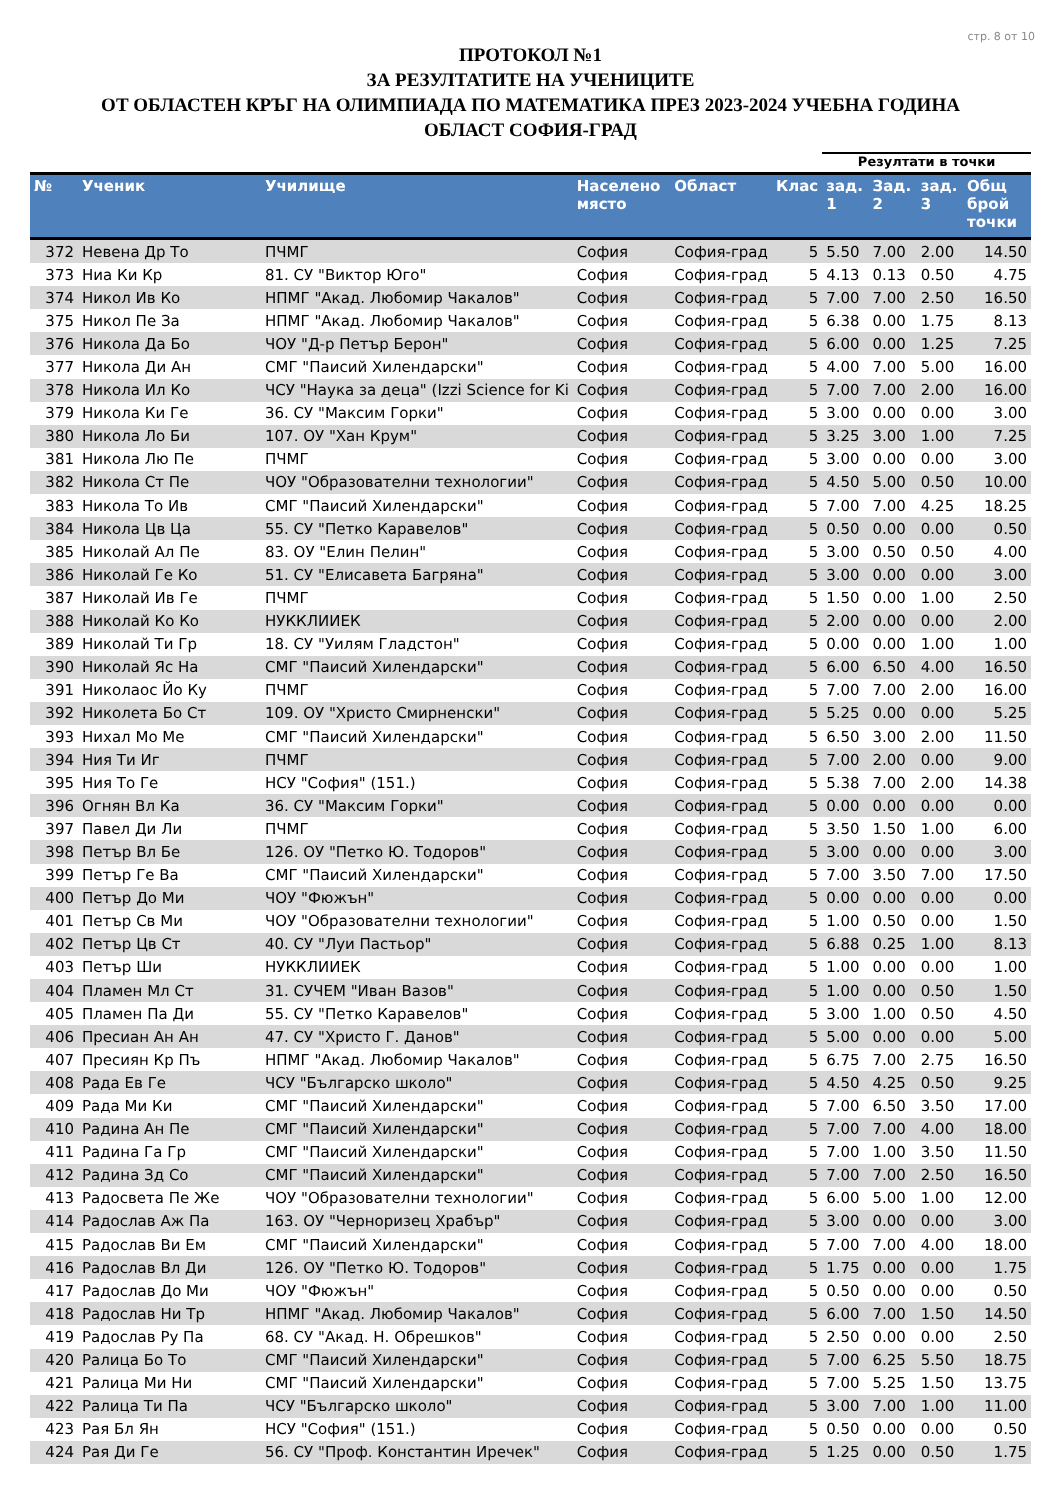стр. 8 от 10
ПРОТОКОЛ №1
ЗА РЕЗУЛТАТИТЕ НА УЧЕНИЦИТЕ
ОТ ОБЛАСТЕН КРЪГ НА ОЛИМПИАДА ПО МАТЕМАТИКА ПРЕЗ 2023-2024 УЧЕБНА ГОДИНА
ОБЛАСТ СОФИЯ-ГРАД
| | | | | | | Резултати в точки | | | |
| --- | --- | --- | --- | --- | --- | --- | --- | --- | --- |
| № | Ученик | Училище | Населено място | Област | Клас | зад. 1 | Зад. 2 | зад. 3 | Общ брой точки |
| 372 | Невена Др То | ПЧМГ | София | София-град | 5 | 5.50 | 7.00 | 2.00 | 14.50 |
| 373 | Ниа Ки Кр | 81. СУ "Виктор Юго" | София | София-град | 5 | 4.13 | 0.13 | 0.50 | 4.75 |
| 374 | Никол Ив Ко | НПМГ "Акад. Любомир Чакалов" | София | София-град | 5 | 7.00 | 7.00 | 2.50 | 16.50 |
| 375 | Никол Пе За | НПМГ "Акад. Любомир Чакалов" | София | София-град | 5 | 6.38 | 0.00 | 1.75 | 8.13 |
| 376 | Никола Да Бо | ЧОУ "Д-р Петър Берон" | София | София-град | 5 | 6.00 | 0.00 | 1.25 | 7.25 |
| 377 | Никола Ди Ан | СМГ "Паисий Хилендарски" | София | София-град | 5 | 4.00 | 7.00 | 5.00 | 16.00 |
| 378 | Никола Ил Ко | ЧСУ "Наука за деца" (Izzi Science for Ki | София | София-град | 5 | 7.00 | 7.00 | 2.00 | 16.00 |
| 379 | Никола Ки Ге | 36. СУ "Максим Горки" | София | София-град | 5 | 3.00 | 0.00 | 0.00 | 3.00 |
| 380 | Никола Ло Би | 107. ОУ "Хан Крум" | София | София-град | 5 | 3.25 | 3.00 | 1.00 | 7.25 |
| 381 | Никола Лю Пе | ПЧМГ | София | София-град | 5 | 3.00 | 0.00 | 0.00 | 3.00 |
| 382 | Никола Ст Пе | ЧОУ "Образователни технологии" | София | София-град | 5 | 4.50 | 5.00 | 0.50 | 10.00 |
| 383 | Никола То Ив | СМГ "Паисий Хилендарски" | София | София-град | 5 | 7.00 | 7.00 | 4.25 | 18.25 |
| 384 | Никола Цв Ца | 55. СУ "Петко Каравелов" | София | София-град | 5 | 0.50 | 0.00 | 0.00 | 0.50 |
| 385 | Николай Ал Пе | 83. ОУ "Елин Пелин" | София | София-град | 5 | 3.00 | 0.50 | 0.50 | 4.00 |
| 386 | Николай Ге Ко | 51. СУ "Елисавета Багряна" | София | София-град | 5 | 3.00 | 0.00 | 0.00 | 3.00 |
| 387 | Николай Ив Ге | ПЧМГ | София | София-град | 5 | 1.50 | 0.00 | 1.00 | 2.50 |
| 388 | Николай Ко Ко | НУККЛИИЕК | София | София-град | 5 | 2.00 | 0.00 | 0.00 | 2.00 |
| 389 | Николай Ти Гр | 18. СУ "Уилям Гладстон" | София | София-град | 5 | 0.00 | 0.00 | 1.00 | 1.00 |
| 390 | Николай Яс На | СМГ "Паисий Хилендарски" | София | София-град | 5 | 6.00 | 6.50 | 4.00 | 16.50 |
| 391 | Николаос Йо Ку | ПЧМГ | София | София-град | 5 | 7.00 | 7.00 | 2.00 | 16.00 |
| 392 | Николета Бо Ст | 109. ОУ "Христо Смирненски" | София | София-град | 5 | 5.25 | 0.00 | 0.00 | 5.25 |
| 393 | Нихал Мо Ме | СМГ "Паисий Хилендарски" | София | София-град | 5 | 6.50 | 3.00 | 2.00 | 11.50 |
| 394 | Ния Ти Иг | ПЧМГ | София | София-град | 5 | 7.00 | 2.00 | 0.00 | 9.00 |
| 395 | Ния То Ге | НСУ "София" (151.) | София | София-град | 5 | 5.38 | 7.00 | 2.00 | 14.38 |
| 396 | Огнян Вл Ка | 36. СУ "Максим Горки" | София | София-град | 5 | 0.00 | 0.00 | 0.00 | 0.00 |
| 397 | Павел Ди Ли | ПЧМГ | София | София-град | 5 | 3.50 | 1.50 | 1.00 | 6.00 |
| 398 | Петър Вл Бе | 126. ОУ "Петко Ю. Тодоров" | София | София-град | 5 | 3.00 | 0.00 | 0.00 | 3.00 |
| 399 | Петър Ге Ва | СМГ "Паисий Хилендарски" | София | София-град | 5 | 7.00 | 3.50 | 7.00 | 17.50 |
| 400 | Петър До Ми | ЧОУ "Фюжън" | София | София-град | 5 | 0.00 | 0.00 | 0.00 | 0.00 |
| 401 | Петър Св Ми | ЧОУ "Образователни технологии" | София | София-град | 5 | 1.00 | 0.50 | 0.00 | 1.50 |
| 402 | Петър Цв Ст | 40. СУ "Луи Пастьор" | София | София-град | 5 | 6.88 | 0.25 | 1.00 | 8.13 |
| 403 | Петър Ши | НУККЛИИЕК | София | София-град | 5 | 1.00 | 0.00 | 0.00 | 1.00 |
| 404 | Пламен Мл Ст | 31. СУЧЕМ "Иван Вазов" | София | София-град | 5 | 1.00 | 0.00 | 0.50 | 1.50 |
| 405 | Пламен Па Ди | 55. СУ "Петко Каравелов" | София | София-град | 5 | 3.00 | 1.00 | 0.50 | 4.50 |
| 406 | Пресиан Ан Ан | 47. СУ "Христо Г. Данов" | София | София-град | 5 | 5.00 | 0.00 | 0.00 | 5.00 |
| 407 | Пресиян Кр Пъ | НПМГ "Акад. Любомир Чакалов" | София | София-град | 5 | 6.75 | 7.00 | 2.75 | 16.50 |
| 408 | Рада Ев Ге | ЧСУ "Българско школо" | София | София-град | 5 | 4.50 | 4.25 | 0.50 | 9.25 |
| 409 | Рада Ми Ки | СМГ "Паисий Хилендарски" | София | София-град | 5 | 7.00 | 6.50 | 3.50 | 17.00 |
| 410 | Радина Ан Пе | СМГ "Паисий Хилендарски" | София | София-град | 5 | 7.00 | 7.00 | 4.00 | 18.00 |
| 411 | Радина Га Гр | СМГ "Паисий Хилендарски" | София | София-град | 5 | 7.00 | 1.00 | 3.50 | 11.50 |
| 412 | Радина Зд Со | СМГ "Паисий Хилендарски" | София | София-град | 5 | 7.00 | 7.00 | 2.50 | 16.50 |
| 413 | Радосвета Пе Же | ЧОУ "Образователни технологии" | София | София-град | 5 | 6.00 | 5.00 | 1.00 | 12.00 |
| 414 | Радослав Аж Па | 163. ОУ "Черноризец Храбър" | София | София-град | 5 | 3.00 | 0.00 | 0.00 | 3.00 |
| 415 | Радослав Ви Ем | СМГ "Паисий Хилендарски" | София | София-град | 5 | 7.00 | 7.00 | 4.00 | 18.00 |
| 416 | Радослав Вл Ди | 126. ОУ "Петко Ю. Тодоров" | София | София-град | 5 | 1.75 | 0.00 | 0.00 | 1.75 |
| 417 | Радослав До Ми | ЧОУ "Фюжън" | София | София-град | 5 | 0.50 | 0.00 | 0.00 | 0.50 |
| 418 | Радослав Ни Тр | НПМГ "Акад. Любомир Чакалов" | София | София-град | 5 | 6.00 | 7.00 | 1.50 | 14.50 |
| 419 | Радослав Ру Па | 68. СУ "Акад. Н. Обрешков" | София | София-град | 5 | 2.50 | 0.00 | 0.00 | 2.50 |
| 420 | Ралица Бо То | СМГ "Паисий Хилендарски" | София | София-град | 5 | 7.00 | 6.25 | 5.50 | 18.75 |
| 421 | Ралица Ми Ни | СМГ "Паисий Хилендарски" | София | София-град | 5 | 7.00 | 5.25 | 1.50 | 13.75 |
| 422 | Ралица Ти Па | ЧСУ "Българско школо" | София | София-град | 5 | 3.00 | 7.00 | 1.00 | 11.00 |
| 423 | Рая Бл Ян | НСУ "София" (151.) | София | София-град | 5 | 0.50 | 0.00 | 0.00 | 0.50 |
| 424 | Рая Ди Ге | 56. СУ "Проф. Константин Иречек" | София | София-град | 5 | 1.25 | 0.00 | 0.50 | 1.75 |